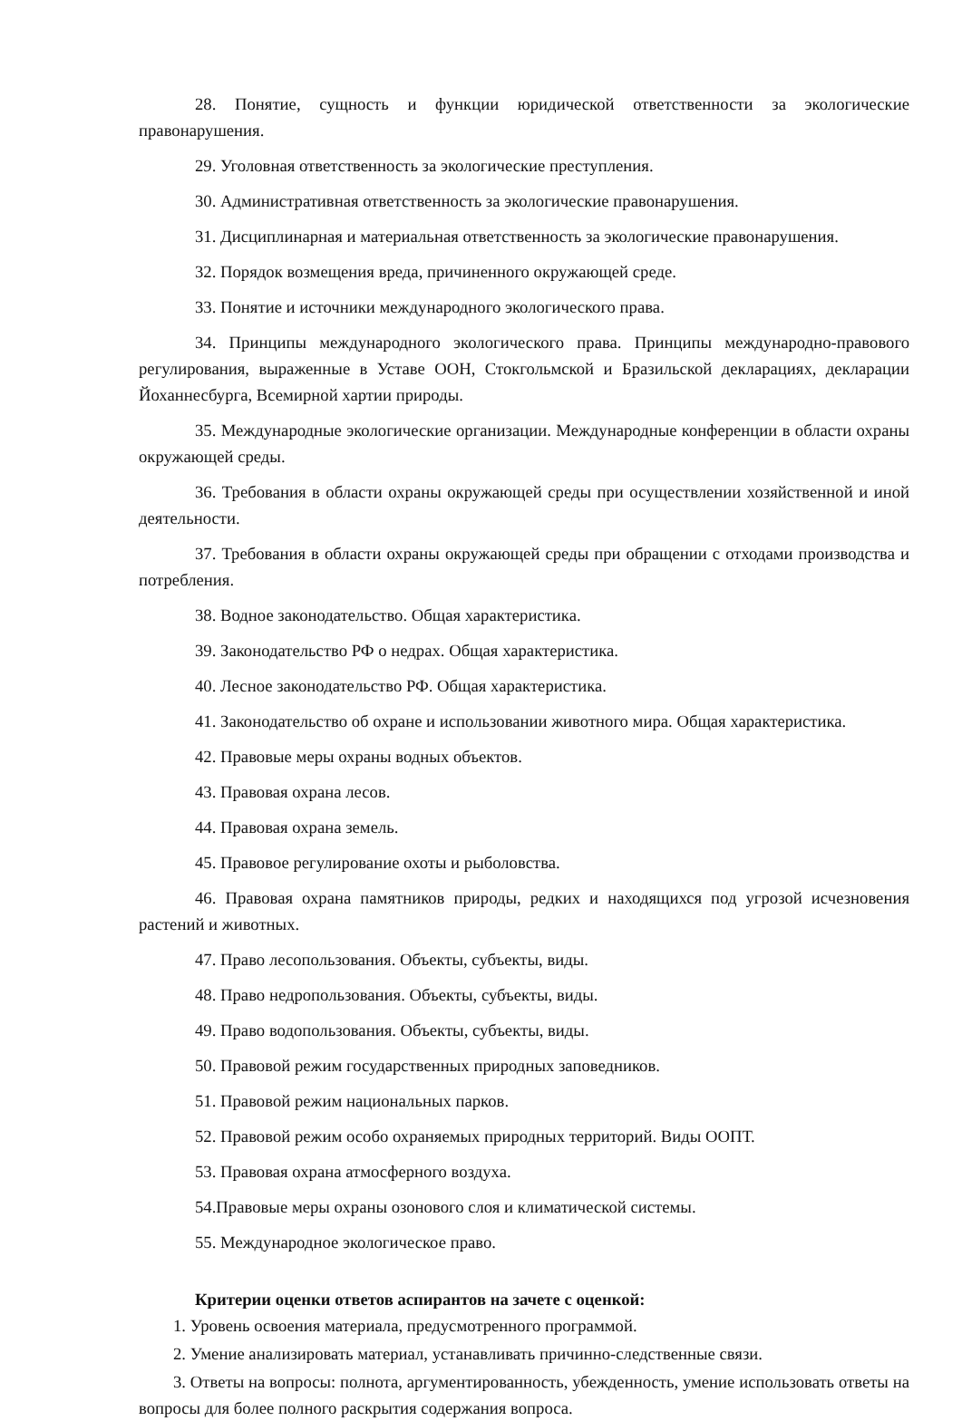28. Понятие, сущность и функции юридической ответственности за экологические правонарушения.
29. Уголовная ответственность за экологические преступления.
30. Административная ответственность за экологические правонарушения.
31. Дисциплинарная и материальная ответственность за экологические правонарушения.
32. Порядок возмещения вреда, причиненного окружающей среде.
33. Понятие и источники международного экологического права.
34. Принципы международного экологического права. Принципы международно-правового регулирования, выраженные в Уставе ООН, Стокгольмской и Бразильской декларациях, декларации Йоханнесбурга, Всемирной хартии природы.
35. Международные экологические организации. Международные конференции в области охраны окружающей среды.
36. Требования в области охраны окружающей среды при осуществлении хозяйственной и иной деятельности.
37. Требования в области охраны окружающей среды при обращении с отходами производства и потребления.
38. Водное законодательство. Общая характеристика.
39. Законодательство РФ о недрах. Общая характеристика.
40. Лесное законодательство РФ. Общая характеристика.
41. Законодательство об охране и использовании животного мира. Общая характеристика.
42. Правовые меры охраны водных объектов.
43. Правовая охрана лесов.
44. Правовая охрана земель.
45. Правовое регулирование охоты и рыболовства.
46. Правовая охрана памятников природы, редких и находящихся под угрозой исчезновения растений и животных.
47. Право лесопользования. Объекты, субъекты, виды.
48. Право недропользования. Объекты, субъекты, виды.
49. Право водопользования. Объекты, субъекты, виды.
50. Правовой режим государственных природных заповедников.
51. Правовой режим национальных парков.
52. Правовой режим особо охраняемых природных территорий. Виды ООПТ.
53. Правовая охрана атмосферного воздуха.
54.Правовые меры охраны озонового слоя и климатической системы.
55. Международное экологическое право.
Критерии оценки ответов аспирантов на зачете с оценкой:
1. Уровень освоения материала, предусмотренного программой.
2. Умение анализировать материал, устанавливать причинно-следственные связи.
3. Ответы на вопросы: полнота, аргументированность, убежденность, умение использовать ответы на вопросы для более полного раскрытия содержания вопроса.